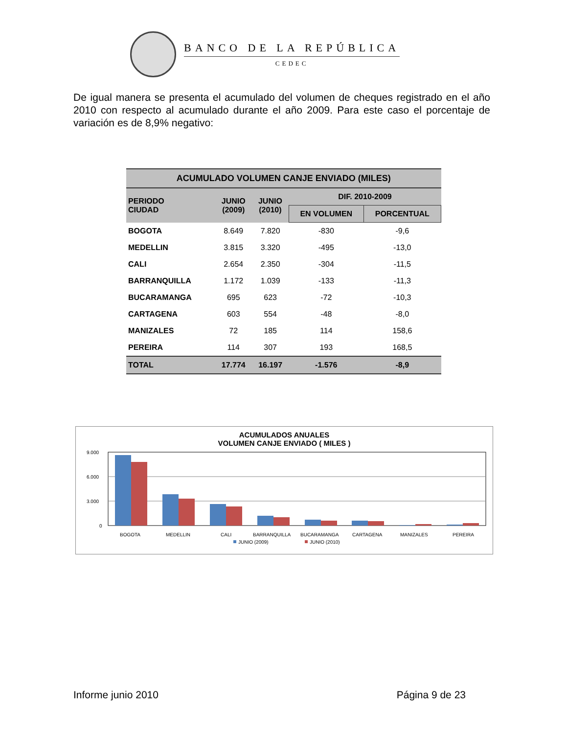BANCO DE LA REPÚBLICA
CEDEC
De igual manera se presenta el acumulado del volumen de cheques registrado en el año 2010 con respecto al acumulado durante el año 2009. Para este caso el porcentaje de variación es de 8,9% negativo:
| ACUMULADO VOLUMEN CANJE ENVIADO (MILES) | | | | |
| --- | --- | --- | --- | --- |
| PERIODO CIUDAD | JUNIO (2009) | JUNIO (2010) | DIF. 2010-2009 | |
| | | | EN VOLUMEN | PORCENTUAL |
| BOGOTA | 8.649 | 7.820 | -830 | -9,6 |
| MEDELLIN | 3.815 | 3.320 | -495 | -13,0 |
| CALI | 2.654 | 2.350 | -304 | -11,5 |
| BARRANQUILLA | 1.172 | 1.039 | -133 | -11,3 |
| BUCARAMANGA | 695 | 623 | -72 | -10,3 |
| CARTAGENA | 603 | 554 | -48 | -8,0 |
| MANIZALES | 72 | 185 | 114 | 158,6 |
| PEREIRA | 114 | 307 | 193 | 168,5 |
| TOTAL | 17.774 | 16.197 | -1.576 | -8,9 |
ACUMULADOS ANUALES
VOLUMEN CANJE ENVIADO ( MILES )
9.000
6.000
3.000
0
BOGOTA
MEDELLIN
CALI
BARRANQUILLA
BUCARAMANGA
CARTAGENA
MANIZALES
PEREIRA
JUNIO (2009)
JUNIO (2010)
Informe junio 2010 Página 9 de 23